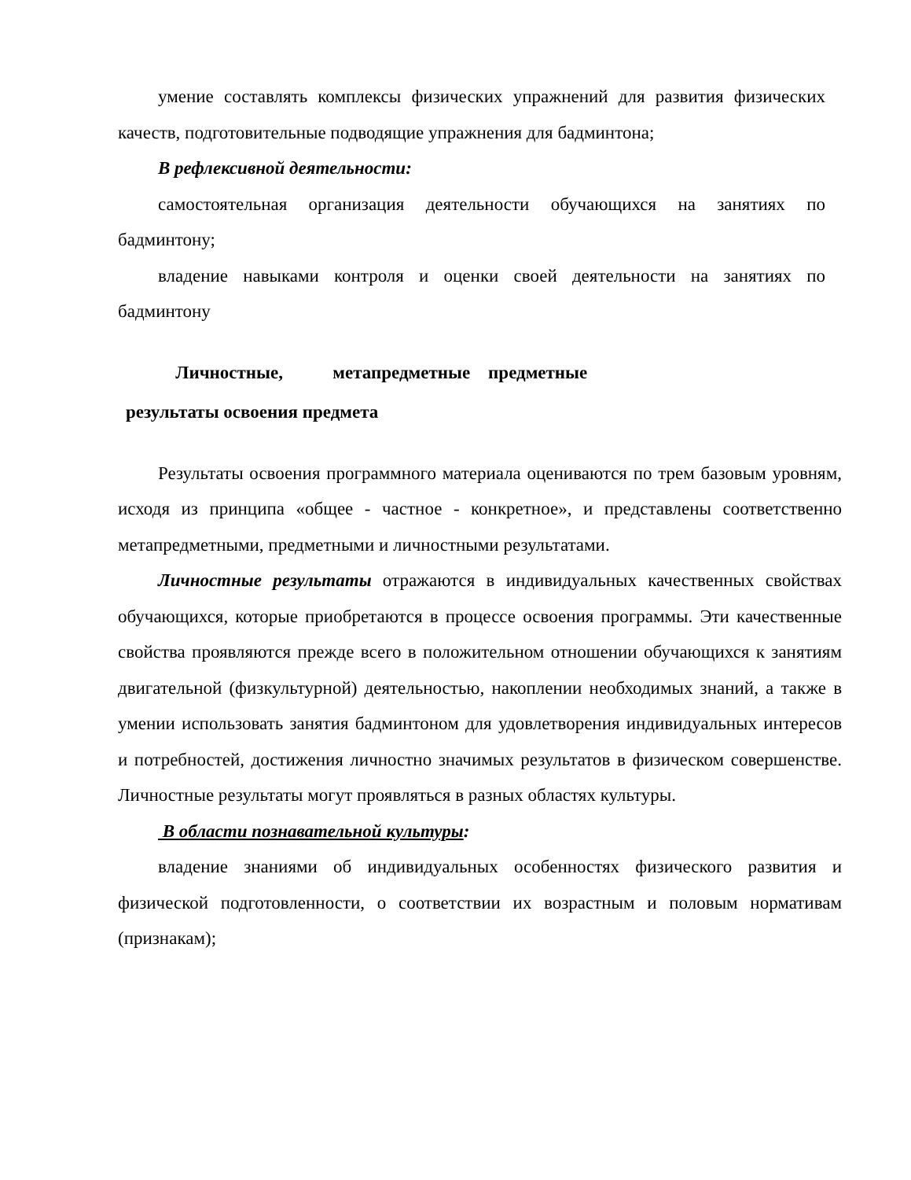умение составлять комплексы физических упражнений для развития физических качеств, подготовительные подводящие упражнения для бадминтона;
В рефлексивной деятельности:
самостоятельная организация деятельности обучающихся на занятиях по бадминтону;
владение навыками контроля и оценки своей деятельности на занятиях по бадминтону
Личностные, метапредметные предметные
результаты освоения предмета
Результаты освоения программного материала оцениваются по трем базовым уровням, исходя из принципа «общее - частное - конкретное», и представлены соответственно метапредметными, предметными и личностными результатами.
Личностные результаты отражаются в индивидуальных качественных свойствах обучающихся, которые приобретаются в процессе освоения программы. Эти качественные свойства проявляются прежде всего в положительном отношении обучающихся к занятиям двигательной (физкультурной) деятельностью, накоплении необходимых знаний, а также в умении использовать занятия бадминтоном для удовлетворения индивидуальных интересов и потребностей, достижения личностно значимых результатов в физическом совершенстве. Личностные результаты могут проявляться в разных областях культуры.
В области познавательной культуры:
владение знаниями об индивидуальных особенностях физического развития и физической подготовленности, о соответствии их возрастным и половым нормативам (признакам);